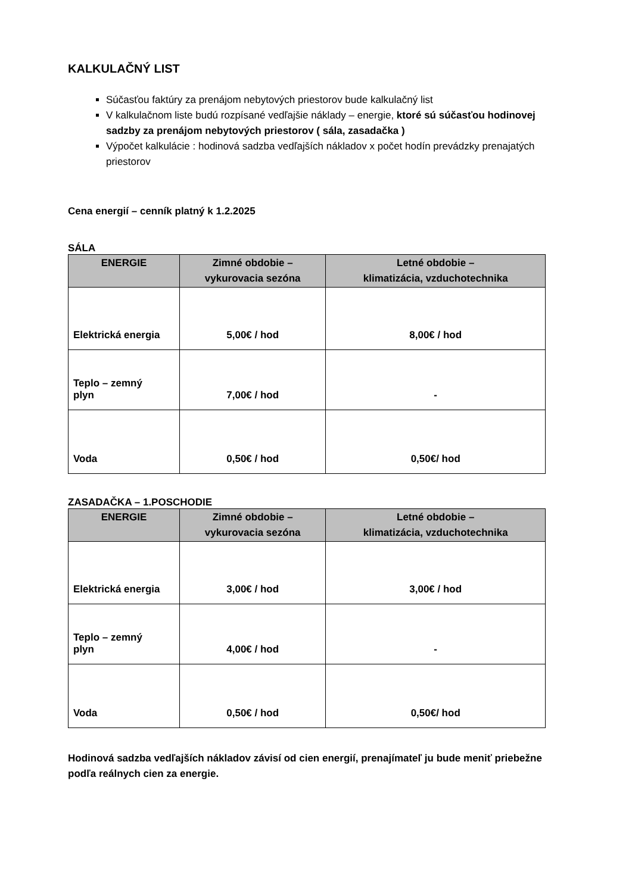KALKULAČNÝ LIST
Súčasťou faktúry za prenájom nebytových priestorov bude kalkulačný list
V kalkulačnom liste budú rozpísané vedľajšie náklady – energie, ktoré sú súčasťou hodinovej sadzby za prenájom nebytových priestorov ( sála, zasadačka )
Výpočet kalkulácie : hodinová sadzba vedľajších nákladov x počet hodín prevádzky prenajatých priestorov
Cena energií – cenník platný k 1.2.2025
SÁLA
| ENERGIE | Zimné obdobie – vykurovacia sezóna | Letné obdobie – klimatizácia, vzduchotechnika |
| --- | --- | --- |
| Elektrická energia | 5,00€ / hod | 8,00€ / hod |
| Teplo – zemný plyn | 7,00€ / hod | - |
| Voda | 0,50€ / hod | 0,50€/ hod |
ZASADAČKA – 1.POSCHODIE
| ENERGIE | Zimné obdobie – vykurovacia sezóna | Letné obdobie – klimatizácia, vzduchotechnika |
| --- | --- | --- |
| Elektrická energia | 3,00€ / hod | 3,00€ / hod |
| Teplo – zemný plyn | 4,00€ / hod | - |
| Voda | 0,50€ / hod | 0,50€/ hod |
Hodinová sadzba vedľajších nákladov závisí od cien energií, prenajímateľ ju bude meniť priebežne podľa reálnych cien za energie.